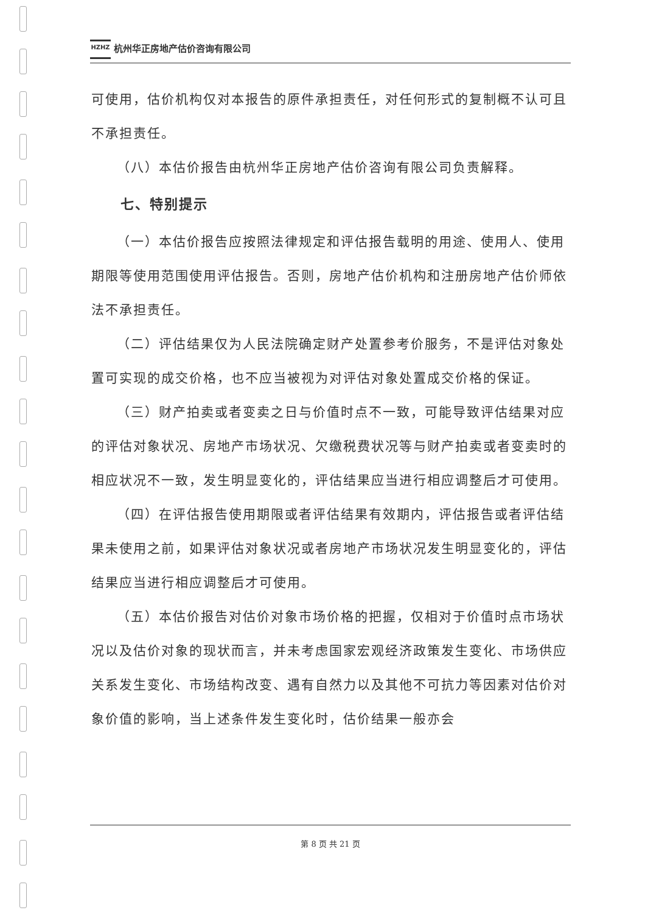HZHZ 杭州华正房地产估价咨询有限公司
可使用，估价机构仅对本报告的原件承担责任，对任何形式的复制概不认可且不承担责任。
（八）本估价报告由杭州华正房地产估价咨询有限公司负责解释。
七、特别提示
（一）本估价报告应按照法律规定和评估报告载明的用途、使用人、使用期限等使用范围使用评估报告。否则，房地产估价机构和注册房地产估价师依法不承担责任。
（二）评估结果仅为人民法院确定财产处置参考价服务，不是评估对象处置可实现的成交价格，也不应当被视为对评估对象处置成交价格的保证。
（三）财产拍卖或者变卖之日与价值时点不一致，可能导致评估结果对应的评估对象状况、房地产市场状况、欠缴税费状况等与财产拍卖或者变卖时的相应状况不一致，发生明显变化的，评估结果应当进行相应调整后才可使用。
（四）在评估报告使用期限或者评估结果有效期内，评估报告或者评估结果未使用之前，如果评估对象状况或者房地产市场状况发生明显变化的，评估结果应当进行相应调整后才可使用。
（五）本估价报告对估价对象市场价格的把握，仅相对于价值时点市场状况以及估价对象的现状而言，并未考虑国家宏观经济政策发生变化、市场供应关系发生变化、市场结构改变、遇有自然力以及其他不可抗力等因素对估价对象价值的影响，当上述条件发生变化时，估价结果一般亦会
第 8 页 共 21 页